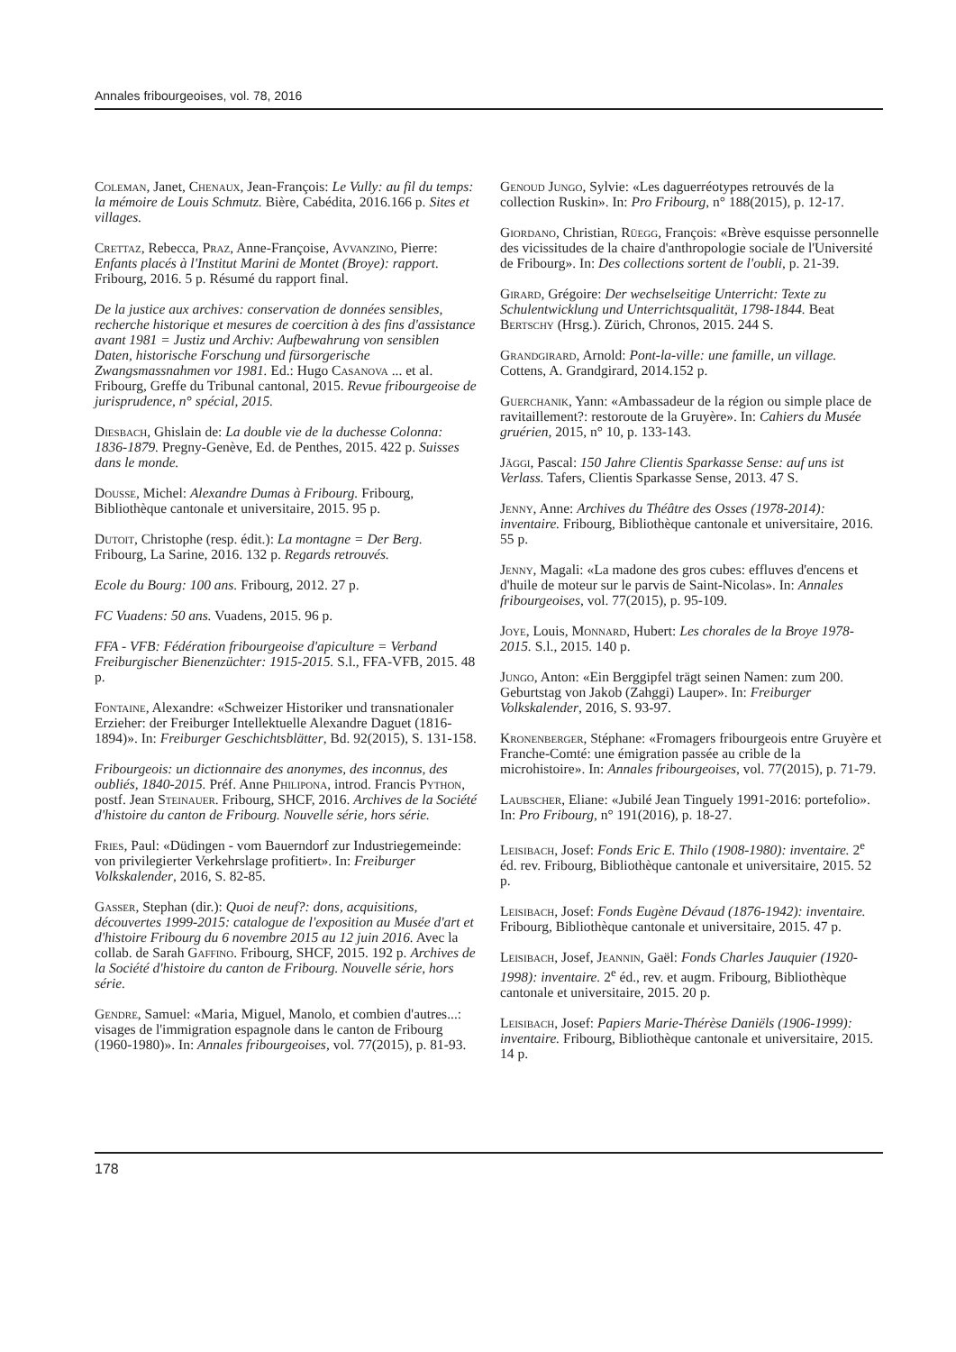Annales fribourgeoises, vol. 78, 2016
Coleman, Janet, Chenaux, Jean-François: Le Vully: au fil du temps: la mémoire de Louis Schmutz. Bière, Cabédita, 2016.166 p. Sites et villages.
Crettaz, Rebecca, Praz, Anne-Françoise, Avvanzino, Pierre: Enfants placés à l'Institut Marini de Montet (Broye): rapport. Fribourg, 2016. 5 p. Résumé du rapport final.
De la justice aux archives: conservation de données sensibles, recherche historique et mesures de coercition à des fins d'assistance avant 1981 = Justiz und Archiv: Aufbewahrung von sensiblen Daten, historische Forschung und fürsorgerische Zwangsmassnahmen vor 1981. Ed.: Hugo Casanova ... et al. Fribourg, Greffe du Tribunal cantonal, 2015. Revue fribourgeoise de jurisprudence, n° spécial, 2015.
Diesbach, Ghislain de: La double vie de la duchesse Colonna: 1836-1879. Pregny-Genève, Ed. de Penthes, 2015. 422 p. Suisses dans le monde.
Dousse, Michel: Alexandre Dumas à Fribourg. Fribourg, Bibliothèque cantonale et universitaire, 2015. 95 p.
Dutoit, Christophe (resp. édit.): La montagne = Der Berg. Fribourg, La Sarine, 2016. 132 p. Regards retrouvés.
Ecole du Bourg: 100 ans. Fribourg, 2012. 27 p.
FC Vuadens: 50 ans. Vuadens, 2015. 96 p.
FFA - VFB: Fédération fribourgeoise d'apiculture = Verband Freiburgischer Bienenzüchter: 1915-2015. S.l., FFA-VFB, 2015. 48 p.
Fontaine, Alexandre: «Schweizer Historiker und transnationaler Erzieher: der Freiburger Intellektuelle Alexandre Daguet (1816-1894)». In: Freiburger Geschichtsblätter, Bd. 92(2015), S. 131-158.
Fribourgeois: un dictionnaire des anonymes, des inconnus, des oubliés, 1840-2015. Préf. Anne Philipona, introd. Francis Python, postf. Jean Steinauer. Fribourg, SHCF, 2016. Archives de la Société d'histoire du canton de Fribourg. Nouvelle série, hors série.
Fries, Paul: «Düdingen - vom Bauerndorf zur Industriegemeinde: von privilegierter Verkehrslage profitiert». In: Freiburger Volkskalender, 2016, S. 82-85.
Gasser, Stephan (dir.): Quoi de neuf?: dons, acquisitions, découvertes 1999-2015: catalogue de l'exposition au Musée d'art et d'histoire Fribourg du 6 novembre 2015 au 12 juin 2016. Avec la collab. de Sarah Gaffino. Fribourg, SHCF, 2015. 192 p. Archives de la Société d'histoire du canton de Fribourg. Nouvelle série, hors série.
Gendre, Samuel: «Maria, Miguel, Manolo, et combien d'autres...: visages de l'immigration espagnole dans le canton de Fribourg (1960-1980)». In: Annales fribourgeoises, vol. 77(2015), p. 81-93.
Genoud Jungo, Sylvie: «Les daguerréotypes retrouvés de la collection Ruskin». In: Pro Fribourg, n° 188(2015), p. 12-17.
Giordano, Christian, Rüegg, François: «Brève esquisse personnelle des vicissitudes de la chaire d'anthropologie sociale de l'Université de Fribourg». In: Des collections sortent de l'oubli, p. 21-39.
Girard, Grégoire: Der wechselseitige Unterricht: Texte zu Schulentwicklung und Unterrichtsqualität, 1798-1844. Beat Bertschy (Hrsg.). Zürich, Chronos, 2015. 244 S.
Grandgirard, Arnold: Pont-la-ville: une famille, un village. Cottens, A. Grandgirard, 2014.152 p.
Guerchanik, Yann: «Ambassadeur de la région ou simple place de ravitaillement?: restoroute de la Gruyère». In: Cahiers du Musée gruérien, 2015, n° 10, p. 133-143.
Jäggi, Pascal: 150 Jahre Clientis Sparkasse Sense: auf uns ist Verlass. Tafers, Clientis Sparkasse Sense, 2013. 47 S.
Jenny, Anne: Archives du Théâtre des Osses (1978-2014): inventaire. Fribourg, Bibliothèque cantonale et universitaire, 2016. 55 p.
Jenny, Magali: «La madone des gros cubes: effluves d'encens et d'huile de moteur sur le parvis de Saint-Nicolas». In: Annales fribourgeoises, vol. 77(2015), p. 95-109.
Joye, Louis, Monnard, Hubert: Les chorales de la Broye 1978-2015. S.l., 2015. 140 p.
Jungo, Anton: «Ein Berggipfel trägt seinen Namen: zum 200. Geburtstag von Jakob (Zahggi) Lauper». In: Freiburger Volkskalender, 2016, S. 93-97.
Kronenberger, Stéphane: «Fromagers fribourgeois entre Gruyère et Franche-Comté: une émigration passée au crible de la microhistoire». In: Annales fribourgeoises, vol. 77(2015), p. 71-79.
Laubscher, Eliane: «Jubilé Jean Tinguely 1991-2016: portefolio». In: Pro Fribourg, n° 191(2016), p. 18-27.
Leisibach, Josef: Fonds Eric E. Thilo (1908-1980): inventaire. 2<sup>e</sup> éd. rev. Fribourg, Bibliothèque cantonale et universitaire, 2015. 52 p.
Leisibach, Josef: Fonds Eugène Dévaud (1876-1942): inventaire. Fribourg, Bibliothèque cantonale et universitaire, 2015. 47 p.
Leisibach, Josef, Jeannin, Gaël: Fonds Charles Jauquier (1920-1998): inventaire. 2<sup>e</sup> éd., rev. et augm. Fribourg, Bibliothèque cantonale et universitaire, 2015. 20 p.
Leisibach, Josef: Papiers Marie-Thérèse Daniëls (1906-1999): inventaire. Fribourg, Bibliothèque cantonale et universitaire, 2015. 14 p.
178